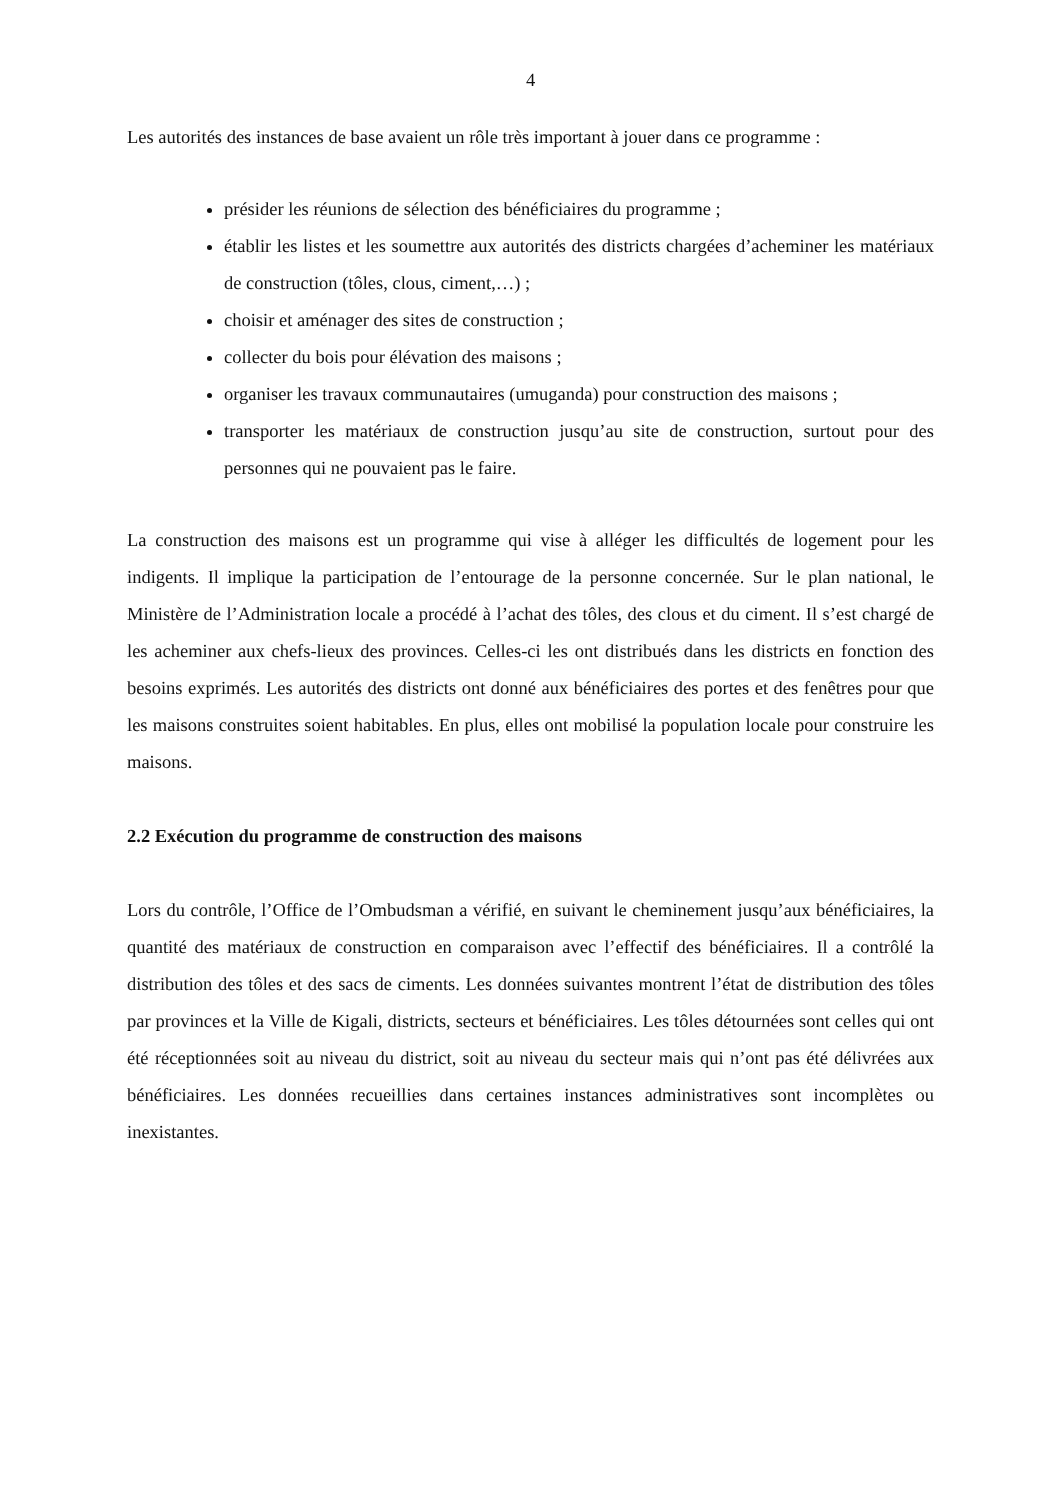4
Les autorités des instances de base avaient un rôle très important à jouer dans ce programme :
présider les réunions de sélection des bénéficiaires du programme ;
établir les listes et les soumettre aux autorités des districts chargées d’acheminer les matériaux de construction (tôles, clous, ciment,…) ;
choisir et aménager des sites de construction ;
collecter du bois pour élévation des maisons ;
organiser les travaux communautaires (umuganda) pour construction des maisons ;
transporter les matériaux de construction jusqu’au site de construction, surtout pour des personnes qui ne pouvaient pas le faire.
La construction des maisons est un programme qui vise à alléger les difficultés de logement pour les indigents. Il implique la participation de l’entourage de la personne concernée. Sur le plan national, le Ministère de l’Administration locale a procédé à l’achat des tôles, des clous et du ciment. Il s’est chargé de les acheminer aux chefs-lieux des provinces. Celles-ci les ont distribués dans les districts en fonction des besoins exprimés. Les autorités des districts ont donné aux bénéficiaires des portes et des fenêtres pour que les maisons construites soient habitables. En plus, elles ont mobilisé la population locale pour construire les maisons.
2.2 Exécution du programme de construction des maisons
Lors du contrôle, l’Office de l’Ombudsman a vérifié, en suivant le cheminement jusqu’aux bénéficiaires, la quantité des matériaux de construction en comparaison avec l’effectif des bénéficiaires. Il a contrôlé la distribution des tôles et des sacs de ciments. Les données suivantes montrent l’état de distribution des tôles par provinces et la Ville de Kigali, districts, secteurs et bénéficiaires. Les tôles détournées sont celles qui ont été réceptionnées soit au niveau du district, soit au niveau du secteur mais qui n’ont pas été délivrées aux bénéficiaires. Les données recueillies dans certaines instances administratives sont incomplètes ou inexistantes.